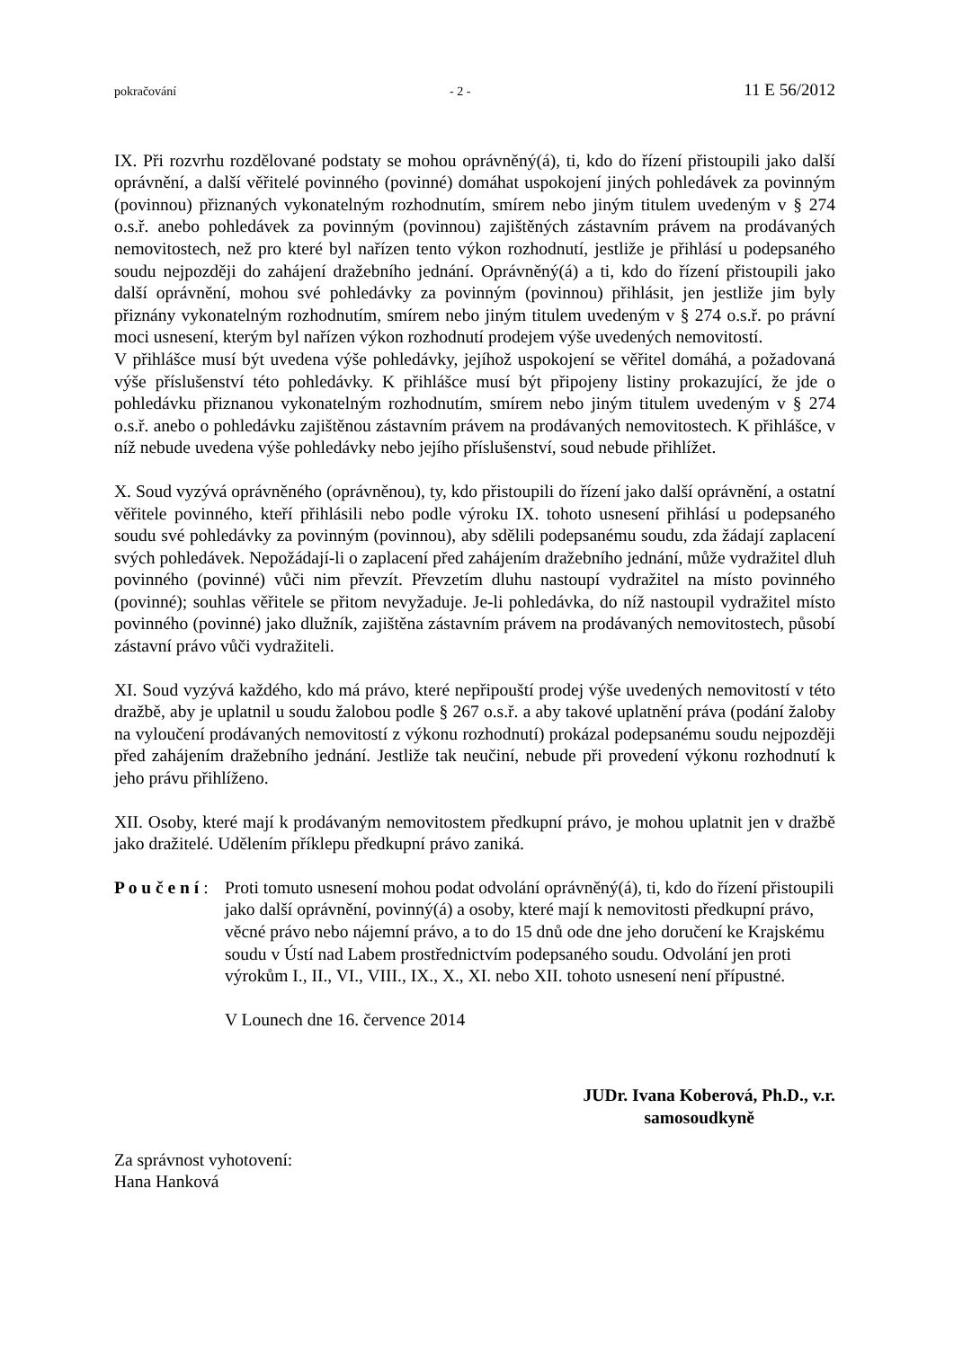pokračování - 2 - 11 E 56/2012
IX. Při rozvrhu rozdělované podstaty se mohou oprávněný(á), ti, kdo do řízení přistoupili jako další oprávnění, a další věřitelé povinného (povinné) domáhat uspokojení jiných pohledávek za povinným (povinnou) přiznaných vykonatelným rozhodnutím, smírem nebo jiným titulem uvedeným v § 274 o.s.ř. anebo pohledávek za povinným (povinnou) zajištěných zástavním právem na prodávaných nemovitostech, než pro které byl nařízen tento výkon rozhodnutí, jestliže je přihlásí u podepsaného soudu nejpozději do zahájení dražebního jednání. Oprávněný(á) a ti, kdo do řízení přistoupili jako další oprávnění, mohou své pohledávky za povinným (povinnou) přihlásit, jen jestliže jim byly přiznány vykonatelným rozhodnutím, smírem nebo jiným titulem uvedeným v § 274 o.s.ř. po právní moci usnesení, kterým byl nařízen výkon rozhodnutí prodejem výše uvedených nemovitostí.
V přihlášce musí být uvedena výše pohledávky, jejíhož uspokojení se věřitel domáhá, a požadovaná výše příslušenství této pohledávky. K přihlášce musí být připojeny listiny prokazující, že jde o pohledávku přiznanou vykonatelným rozhodnutím, smírem nebo jiným titulem uvedeným v § 274 o.s.ř. anebo o pohledávku zajištěnou zástavním právem na prodávaných nemovitostech. K přihlášce, v níž nebude uvedena výše pohledávky nebo jejího příslušenství, soud nebude přihlížet.
X. Soud vyzývá oprávněného (oprávněnou), ty, kdo přistoupili do řízení jako další oprávnění, a ostatní věřitele povinného, kteří přihlásili nebo podle výroku IX. tohoto usnesení přihlásí u podepsaného soudu své pohledávky za povinným (povinnou), aby sdělili podepsanému soudu, zda žádají zaplacení svých pohledávek. Nepožádají-li o zaplacení před zahájením dražebního jednání, může vydražitel dluh povinného (povinné) vůči nim převzít. Převzetím dluhu nastoupí vydražitel na místo povinného (povinné); souhlas věřitele se přitom nevyžaduje. Je-li pohledávka, do níž nastoupil vydražitel místo povinného (povinné) jako dlužník, zajištěna zástavním právem na prodávaných nemovitostech, působí zástavní právo vůči vydražiteli.
XI. Soud vyzývá každého, kdo má právo, které nepřipouští prodej výše uvedených nemovitostí v této dražbě, aby je uplatnil u soudu žalobou podle § 267 o.s.ř. a aby takové uplatnění práva (podání žaloby na vyloučení prodávaných nemovitostí z výkonu rozhodnutí) prokázal podepsanému soudu nejpozději před zahájením dražebního jednání. Jestliže tak neučiní, nebude při provedení výkonu rozhodnutí k jeho právu přihlíženo.
XII. Osoby, které mají k prodávaným nemovitostem předkupní právo, je mohou uplatnit jen v dražbě jako dražitelé. Udělením příklepu předkupní právo zaniká.
P o u č e n í :
Proti tomuto usnesení mohou podat odvolání oprávněný(á), ti, kdo do řízení přistoupili jako další oprávnění, povinný(á) a osoby, které mají k nemovitosti předkupní právo, věcné právo nebo nájemní právo, a to do 15 dnů ode dne jeho doručení ke Krajskému soudu v Ústí nad Labem prostřednictvím podepsaného soudu. Odvolání jen proti výrokům I., II., VI., VIII., IX., X., XI. nebo XII. tohoto usnesení není přípustné.
V Lounech dne 16. července 2014
JUDr. Ivana Koberová, Ph.D., v.r.
samosoudkyně
Za správnost vyhotovení:
Hana Hanková